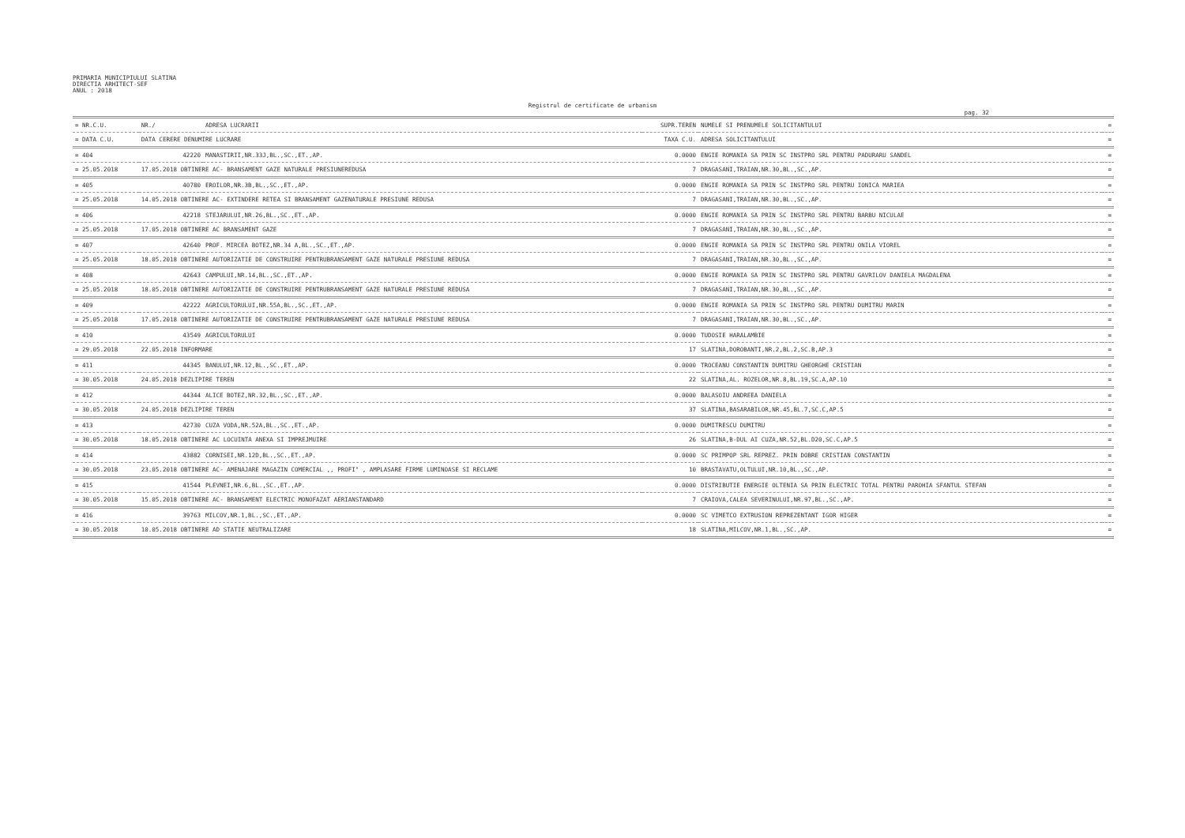PRIMARIA MUNICIPIULUI SLATINA
DIRECTIA ARHITECT-SEF
ANUL : 2018
Registrul de certificate de urbanism
pag. 32
| = NR.C.U. | NR./ | ADRESA LUCRARII | SUPR.TEREN | NUMELE SI PRENUMELE SOLICITANTULUI | = |
| --- | --- | --- | --- | --- | --- |
| = DATA C.U. | DATA CERERE DENUMIRE LUCRARE | | TAXA C.U. | ADRESA SOLICITANTULUI | = |
| = 404 | 42220 | MANASTIRII,NR.33J,BL.,SC.,ET.,AP. | 0.0000 | ENGIE ROMANIA SA PRIN SC INSTPRO SRL PENTRU PADURARU SANDEL | = |
| = 25.05.2018 | 17.05.2018 OBTINERE AC- BRANSAMENT GAZE NATURALE PRESIUNEREDUSA | | 7 | DRAGASANI,TRAIAN,NR.30,BL.,SC.,AP. | = |
| = 405 | 40780 | EROILOR,NR.3B,BL.,SC.,ET.,AP. | 0.0000 | ENGIE ROMANIA SA PRIN SC INSTPRO SRL PENTRU IONICA MARIEA | = |
| = 25.05.2018 | 14.05.2018 OBTINERE AC- EXTINDERE RETEA SI BRANSAMENT GAZENATURALE PRESIUNE REDUSA | | 7 | DRAGASANI,TRAIAN,NR.30,BL.,SC.,AP. | = |
| = 406 | 42218 | STEJARULUI,NR.26,BL.,SC.,ET.,AP. | 0.0000 | ENGIE ROMANIA SA PRIN SC INSTPRO SRL PENTRU BARBU NICULAE | = |
| = 25.05.2018 | 17.05.2018 OBTINERE AC BRANSAMENT GAZE | | 7 | DRAGASANI,TRAIAN,NR.30,BL.,SC.,AP. | = |
| = 407 | 42640 | PROF. MIRCEA BOTEZ,NR.34 A,BL.,SC.,ET.,AP. | 0.0000 | ENGIE ROMANIA SA PRIN SC INSTPRO SRL PENTRU ONILA VIOREL | = |
| = 25.05.2018 | 18.05.2018 OBTINERE AUTORIZATIE DE CONSTRUIRE PENTRUBRANSAMENT GAZE NATURALE PRESIUNE REDUSA | | 7 | DRAGASANI,TRAIAN,NR.30,BL.,SC.,AP. | = |
| = 408 | 42643 | CAMPULUI,NR.14,BL.,SC.,ET.,AP. | 0.0000 | ENGIE ROMANIA SA PRIN SC INSTPRO SRL PENTRU GAVRILOV DANIELA MAGDALENA | = |
| = 25.05.2018 | 18.05.2018 OBTINERE AUTORIZATIE DE CONSTRUIRE PENTRUBRANSAMENT GAZE NATURALE PRESIUNE REDUSA | | 7 | DRAGASANI,TRAIAN,NR.30,BL.,SC.,AP. | = |
| = 409 | 42222 | AGRICULTORULUI,NR.55A,BL.,SC.,ET.,AP. | 0.0000 | ENGIE ROMANIA SA PRIN SC INSTPRO SRL PENTRU DUMITRU MARIN | = |
| = 25.05.2018 | 17.05.2018 OBTINERE AUTORIZATIE DE CONSTRUIRE PENTRUBRANSAMENT GAZE NATURALE PRESIUNE REDUSA | | 7 | DRAGASANI,TRAIAN,NR.30,BL.,SC.,AP. | = |
| = 410 | 43549 | AGRICULTORULUI | 0.0000 | TUDOSIE HARALAMBIE | = |
| = 29.05.2018 | 22.05.2018 INFORMARE | | 17 | SLATINA,DOROBANTI,NR.2,BL.2,SC.B,AP.3 | = |
| = 411 | 44345 | BANULUI,NR.12,BL.,SC.,ET.,AP. | 0.0000 | TROCEANU CONSTANTIN DUMITRU GHEORGHE CRISTIAN | = |
| = 30.05.2018 | 24.05.2018 DEZLIPIRE TEREN | | 22 | SLATINA,AL. ROZELOR,NR.8,BL.19,SC.A,AP.10 | = |
| = 412 | 44344 | ALICE BOTEZ,NR.32,BL.,SC.,ET.,AP. | 0.0000 | BALASOIU ANDREEA DANIELA | = |
| = 30.05.2018 | 24.05.2018 DEZLIPIRE TEREN | | 37 | SLATINA,BASARABILOR,NR.45,BL.7,SC.C,AP.5 | = |
| = 413 | 42730 | CUZA VODA,NR.52A,BL.,SC.,ET.,AP. | 0.0000 | DUMITRESCU DUMITRU | = |
| = 30.05.2018 | 18.05.2018 OBTINERE AC LOCUINTA ANEXA SI IMPREJMUIRE | | 26 | SLATINA,B-DUL AI CUZA,NR.52,BL.D20,SC.C,AP.5 | = |
| = 414 | 43882 | CORNISEI,NR.12D,BL.,SC.,ET.,AP. | 0.0000 | SC PRIMPOP SRL REPREZ. PRIN DOBRE CRISTIAN CONSTANTIN | = |
| = 30.05.2018 | 23.05.2018 OBTINERE AC- AMENAJARE MAGAZIN COMERCIAL ,, PROFI" , AMPLASARE FIRME LUMINOASE SI RECLAME | | 10 | BRASTAVATU,OLTULUI,NR.10,BL.,SC.,AP. | = |
| = 415 | 41544 | PLEVNEI,NR.6,BL.,SC.,ET.,AP. | 0.0000 | DISTRIBUTIE ENERGIE OLTENIA SA PRIN ELECTRIC TOTAL PENTRU PAROHIA SFANTUL STEFAN | = |
| = 30.05.2018 | 15.05.2018 OBTINERE AC- BRANSAMENT ELECTRIC MONOFAZAT AERIANSTANDARD | | 7 | CRAIOVA,CALEA SEVERINULUI,NR.97,BL.,SC.,AP. | = |
| = 416 | 39763 | MILCOV,NR.1,BL.,SC.,ET.,AP. | 0.0000 | SC VIMETCO EXTRUSION REPREZENTANT IGOR HIGER | = |
| = 30.05.2018 | 10.05.2018 OBTINERE AD STATIE NEUTRALIZARE | | 18 | SLATINA,MILCOV,NR.1,BL.,SC.,AP. | = |